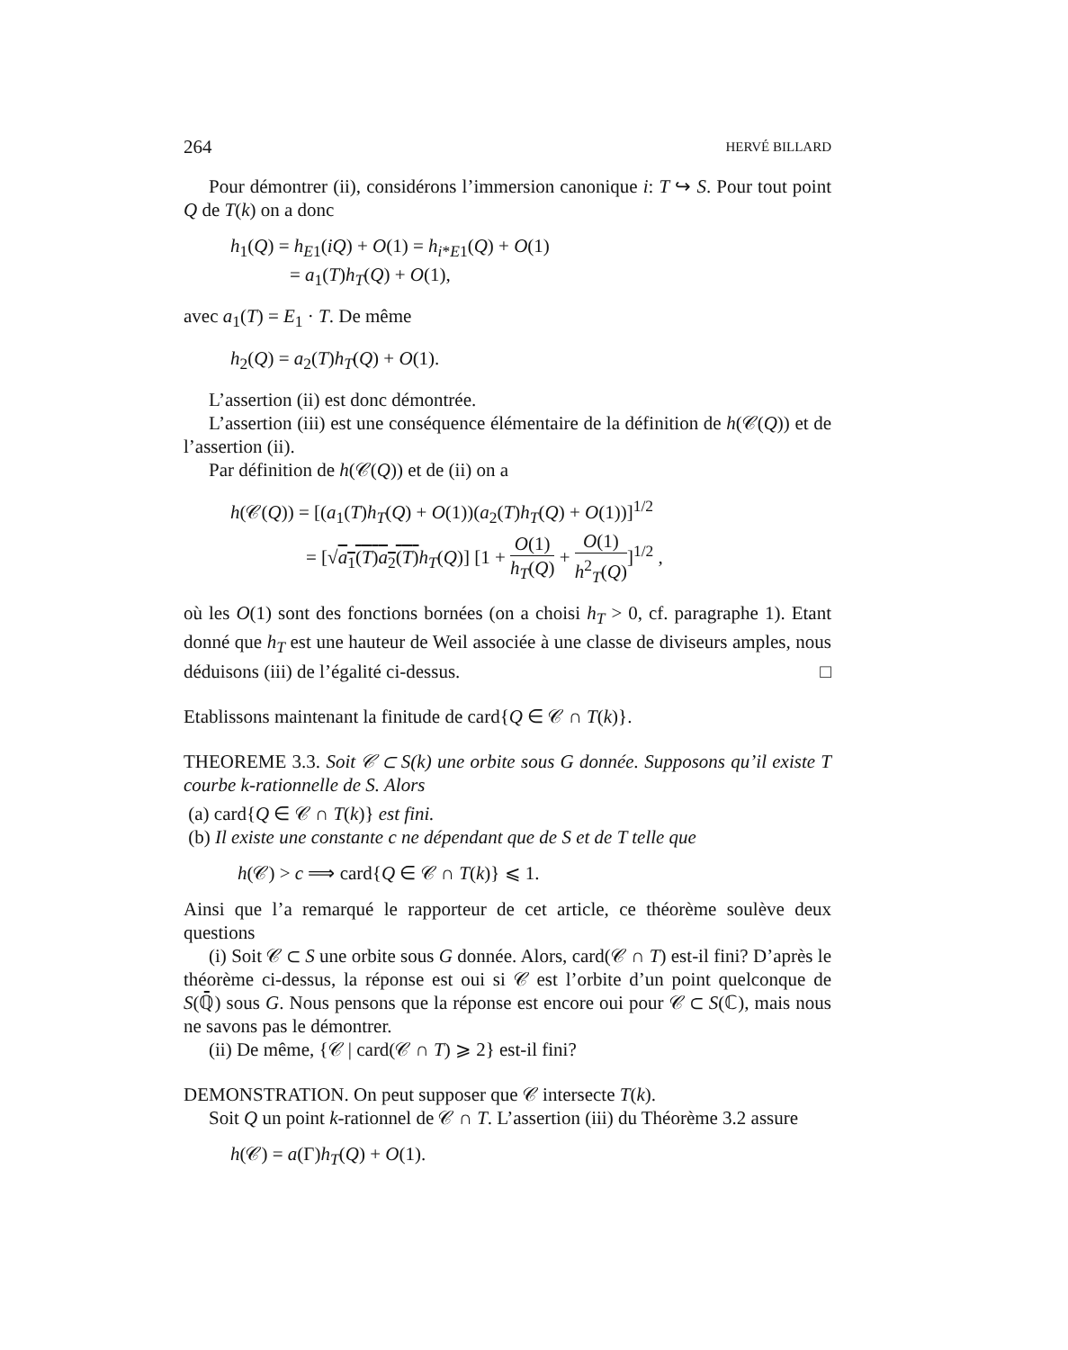264 HERVÉ BILLARD
Pour démontrer (ii), considérons l’immersion canonique i: T ↪ S. Pour tout point Q de T(k) on a donc
h<sub>1</sub>(Q) = h<sub>E1</sub>(iQ) + O(1) = h<sub>i*E1</sub>(Q) + O(1)
= a<sub>1</sub>(T)h<sub>T</sub>(Q) + O(1),
avec a<sub>1</sub>(T) = E<sub>1</sub> · T. De même
h<sub>2</sub>(Q) = a<sub>2</sub>(T)h<sub>T</sub>(Q) + O(1).
L’assertion (ii) est donc démontrée.
L’assertion (iii) est une conséquence élémentaire de la définition de h(𝒞(Q)) et de l’assertion (ii).
Par définition de h(𝒞(Q)) et de (ii) on a
h(𝒞(Q)) = [(a<sub>1</sub>(T)h<sub>T</sub>(Q) + O(1))(a<sub>2</sub>(T)h<sub>T</sub>(Q) + O(1))]<sup>1/2</sup>
= [√a<sub>1</sub>(T)a<sub>2</sub>(T) h<sub>T</sub>(Q)] [1 + O(1) h<sub>T</sub>(Q) + O(1) h<sup>2</sup><sub>T</sub>(Q)]<sup>1/2</sup> ,
où les O(1) sont des fonctions bornées (on a choisi h<sub>T</sub> > 0, cf. paragraphe 1). Etant donné que h<sub>T</sub> est une hauteur de Weil associée à une classe de diviseurs amples, nous déduisons (iii) de l’égalité ci-dessus. □
Etablissons maintenant la finitude de card{Q ∈ 𝒞 ∩ T(k)}.
THEOREME 3.3. Soit 𝒞 ⊂ S(k) une orbite sous G donnée. Supposons qu’il existe T courbe k-rationnelle de S. Alors
(a) card{Q ∈ 𝒞 ∩ T(k)} est fini.
(b) Il existe une constante c ne dépendant que de S et de T telle que
h(𝒞) > c ⟹ card{Q ∈ 𝒞 ∩ T(k)} ⩽ 1.
Ainsi que l’a remarqué le rapporteur de cet article, ce théorème soulève deux questions
(i) Soit 𝒞 ⊂ S une orbite sous G donnée. Alors, card(𝒞 ∩ T) est-il fini? D’après le théorème ci-dessus, la réponse est oui si 𝒞 est l’orbite d’un point quelconque de S(ℚ̄) sous G. Nous pensons que la réponse est encore oui pour 𝒞 ⊂ S(ℂ), mais nous ne savons pas le démontrer.
(ii) De même, {𝒞 | card(𝒞 ∩ T) ⩾ 2} est-il fini?
DEMONSTRATION. On peut supposer que 𝒞 intersecte T(k).
Soit Q un point k-rationnel de 𝒞 ∩ T. L’assertion (iii) du Théorème 3.2 assure
h(𝒞) = a(Γ)h<sub>T</sub>(Q) + O(1).